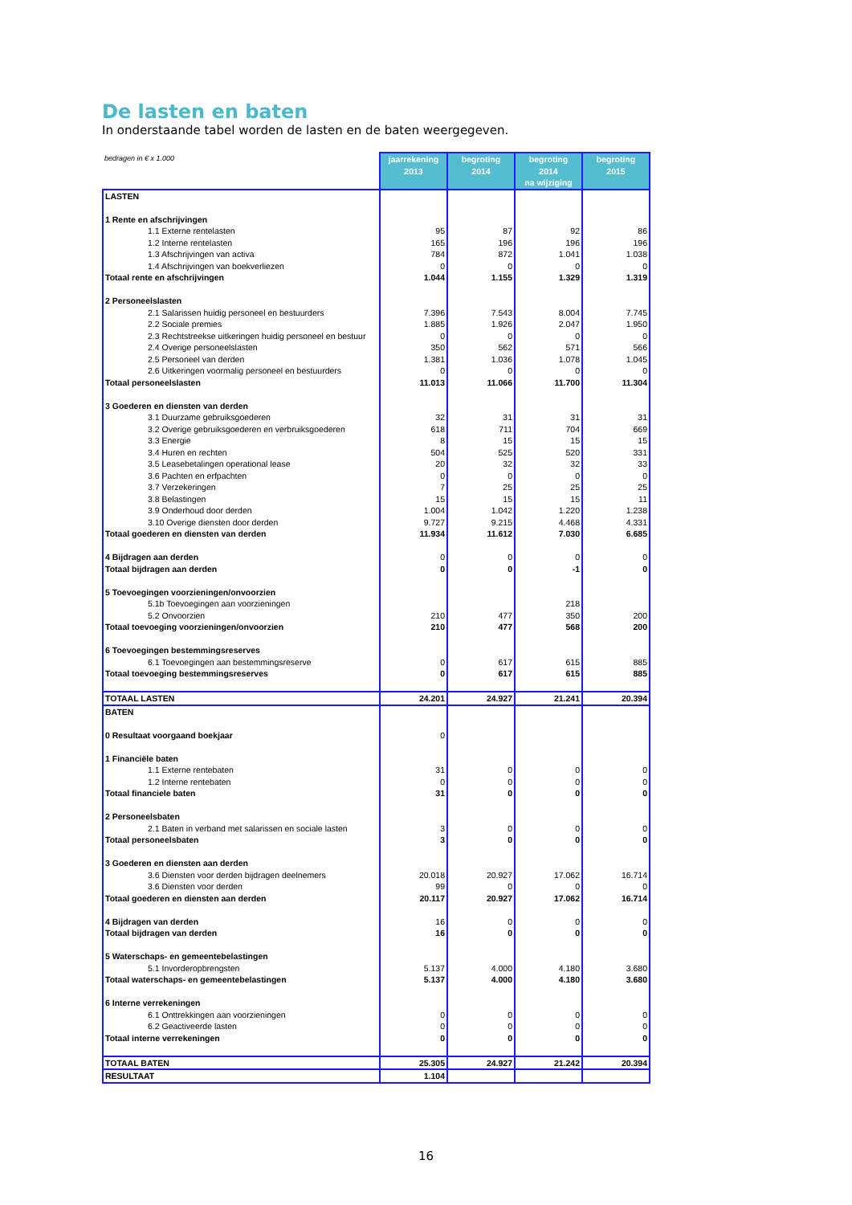De lasten en baten
In onderstaande tabel worden de lasten en de baten weergegeven.
| bedragen in € x 1.000 | jaarrekening 2013 | begroting 2014 | begroting 2014 na wijziging | begroting 2015 |
| LASTEN | | | | |
| 1 Rente en afschrijvingen | | | | |
| 1.1 Externe rentelasten | 95 | 87 | 92 | 86 |
| 1.2 Interne rentelasten | 165 | 196 | 196 | 196 |
| 1.3 Afschrijvingen van activa | 784 | 872 | 1.041 | 1.038 |
| 1.4 Afschrijvingen van boekverliezen | 0 | 0 | 0 | 0 |
| Totaal rente en afschrijvingen | 1.044 | 1.155 | 1.329 | 1.319 |
| 2 Personeelslasten | | | | |
| 2.1 Salarissen huidig personeel en bestuurders | 7.396 | 7.543 | 8.004 | 7.745 |
| 2.2 Sociale premies | 1.885 | 1.926 | 2.047 | 1.950 |
| 2.3 Rechtstreekse uitkeringen huidig personeel en bestuur | 0 | 0 | 0 | 0 |
| 2.4 Overige personeelslasten | 350 | 562 | 571 | 566 |
| 2.5 Personeel van derden | 1.381 | 1.036 | 1.078 | 1.045 |
| 2.6 Uitkeringen voormalig personeel en bestuurders | 0 | 0 | 0 | 0 |
| Totaal personeelslasten | 11.013 | 11.066 | 11.700 | 11.304 |
| 3 Goederen en diensten van derden | | | | |
| 3.1 Duurzame gebruiksgoederen | 32 | 31 | 31 | 31 |
| 3.2 Overige gebruiksgoederen en verbruiksgoederen | 618 | 711 | 704 | 669 |
| 3.3 Energie | 8 | 15 | 15 | 15 |
| 3.4 Huren en rechten | 504 | 525 | 520 | 331 |
| 3.5 Leasebetalingen operational lease | 20 | 32 | 32 | 33 |
| 3.6 Pachten en erfpachten | 0 | 0 | 0 | 0 |
| 3.7 Verzekeringen | 7 | 25 | 25 | 25 |
| 3.8 Belastingen | 15 | 15 | 15 | 11 |
| 3.9 Onderhoud door derden | 1.004 | 1.042 | 1.220 | 1.238 |
| 3.10 Overige diensten door derden | 9.727 | 9.215 | 4.468 | 4.331 |
| Totaal goederen en diensten van derden | 11.934 | 11.612 | 7.030 | 6.685 |
| 4 Bijdragen aan derden | 0 | 0 | 0 | 0 |
| Totaal bijdragen aan derden | 0 | 0 | -1 | 0 |
| 5 Toevoegingen voorzieningen/onvoorzien | | | | |
| 5.1b Toevoegingen aan voorzieningen | | | 218 | |
| 5.2 Onvoorzien | 210 | 477 | 350 | 200 |
| Totaal toevoeging voorzieningen/onvoorzien | 210 | 477 | 568 | 200 |
| 6 Toevoegingen bestemmingsreserves | | | | |
| 6.1 Toevoegingen aan bestemmingsreserve | 0 | 617 | 615 | 885 |
| Totaal toevoeging bestemmingsreserves | 0 | 617 | 615 | 885 |
| TOTAAL LASTEN | 24.201 | 24.927 | 21.241 | 20.394 |
| BATEN | | | | |
| 0 Resultaat voorgaand boekjaar | 0 | | | |
| 1 Financiële baten | | | | |
| 1.1 Externe rentebaten | 31 | 0 | 0 | 0 |
| 1.2 Interne rentebaten | 0 | 0 | 0 | 0 |
| Totaal financiele baten | 31 | 0 | 0 | 0 |
| 2 Personeelsbaten | | | | |
| 2.1 Baten in verband met salarissen en sociale lasten | 3 | 0 | 0 | 0 |
| Totaal personeelsbaten | 3 | 0 | 0 | 0 |
| 3 Goederen en diensten aan derden | | | | |
| 3.6 Diensten voor derden bijdragen deelnemers | 20.018 | 20.927 | 17.062 | 16.714 |
| 3.6 Diensten voor derden | 99 | 0 | 0 | 0 |
| Totaal goederen en diensten aan derden | 20.117 | 20.927 | 17.062 | 16.714 |
| 4 Bijdragen van derden | 16 | 0 | 0 | 0 |
| Totaal bijdragen van derden | 16 | 0 | 0 | 0 |
| 5 Waterschaps- en gemeentebelastingen | | | | |
| 5.1 Invorderopbrengsten | 5.137 | 4.000 | 4.180 | 3.680 |
| Totaal waterschaps- en gemeentebelastingen | 5.137 | 4.000 | 4.180 | 3.680 |
| 6 Interne verrekeningen | | | | |
| 6.1 Onttrekkingen aan voorzieningen | 0 | 0 | 0 | 0 |
| 6.2 Geactiveerde lasten | 0 | 0 | 0 | 0 |
| Totaal interne verrekeningen | 0 | 0 | 0 | 0 |
| TOTAAL BATEN | 25.305 | 24.927 | 21.242 | 20.394 |
| RESULTAAT | 1.104 | | | |
16